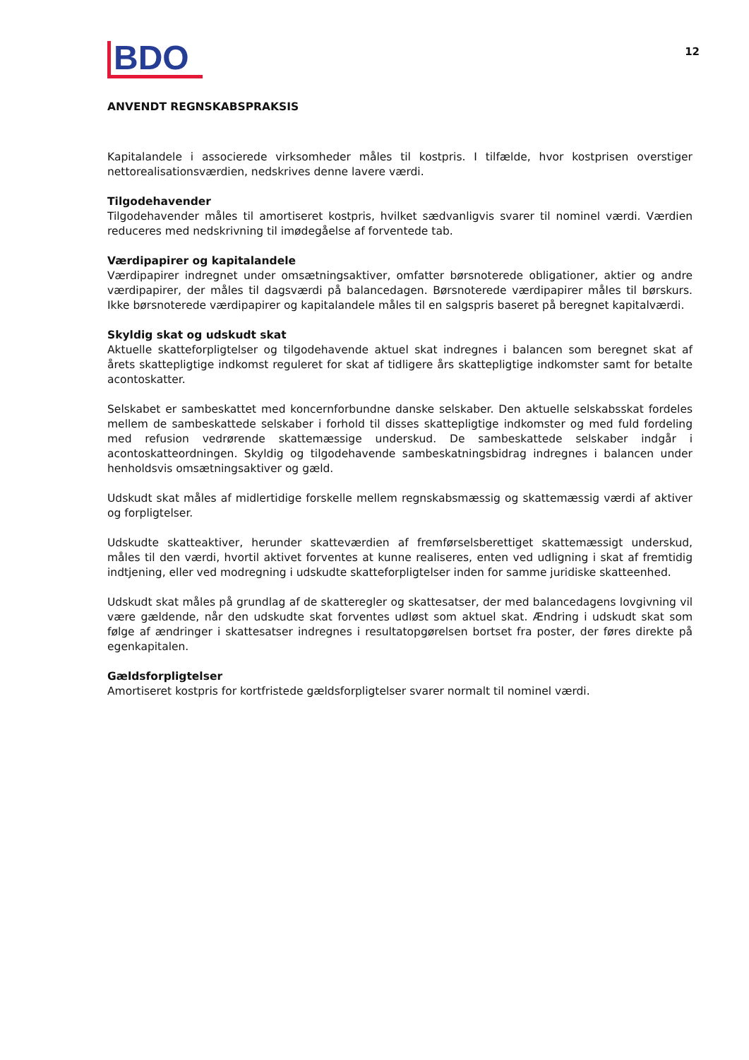BDO
12
ANVENDT REGNSKABSPRAKSIS
Kapitalandele i associerede virksomheder måles til kostpris. I tilfælde, hvor kostprisen overstiger nettorealisationsværdien, nedskrives denne lavere værdi.
Tilgodehavender
Tilgodehavender måles til amortiseret kostpris, hvilket sædvanligvis svarer til nominel værdi. Værdien reduceres med nedskrivning til imødegåelse af forventede tab.
Værdipapirer og kapitalandele
Værdipapirer indregnet under omsætningsaktiver, omfatter børsnoterede obligationer, aktier og andre værdipapirer, der måles til dagsværdi på balancedagen. Børsnoterede værdipapirer måles til børskurs. Ikke børsnoterede værdipapirer og kapitalandele måles til en salgspris baseret på beregnet kapitalværdi.
Skyldig skat og udskudt skat
Aktuelle skatteforpligtelser og tilgodehavende aktuel skat indregnes i balancen som beregnet skat af årets skattepligtige indkomst reguleret for skat af tidligere års skattepligtige indkomster samt for betalte acontoskatter.
Selskabet er sambeskattet med koncernforbundne danske selskaber. Den aktuelle selskabsskat fordeles mellem de sambeskattede selskaber i forhold til disses skattepligtige indkomster og med fuld fordeling med refusion vedrørende skattemæssige underskud. De sambeskattede selskaber indgår i acontoskatteordningen. Skyldig og tilgodehavende sambeskatningsbidrag indregnes i balancen under henholdsvis omsætningsaktiver og gæld.
Udskudt skat måles af midlertidige forskelle mellem regnskabsmæssig og skattemæssig værdi af aktiver og forpligtelser.
Udskudte skatteaktiver, herunder skatteværdien af fremførselsberettiget skattemæssigt underskud, måles til den værdi, hvortil aktivet forventes at kunne realiseres, enten ved udligning i skat af fremtidig indtjening, eller ved modregning i udskudte skatteforpligtelser inden for samme juridiske skatteenhed.
Udskudt skat måles på grundlag af de skatteregler og skattesatser, der med balancedagens lovgivning vil være gældende, når den udskudte skat forventes udløst som aktuel skat. Ændring i udskudt skat som følge af ændringer i skattesatser indregnes i resultatopgørelsen bortset fra poster, der føres direkte på egenkapitalen.
Gældsforpligtelser
Amortiseret kostpris for kortfristede gældsforpligtelser svarer normalt til nominel værdi.